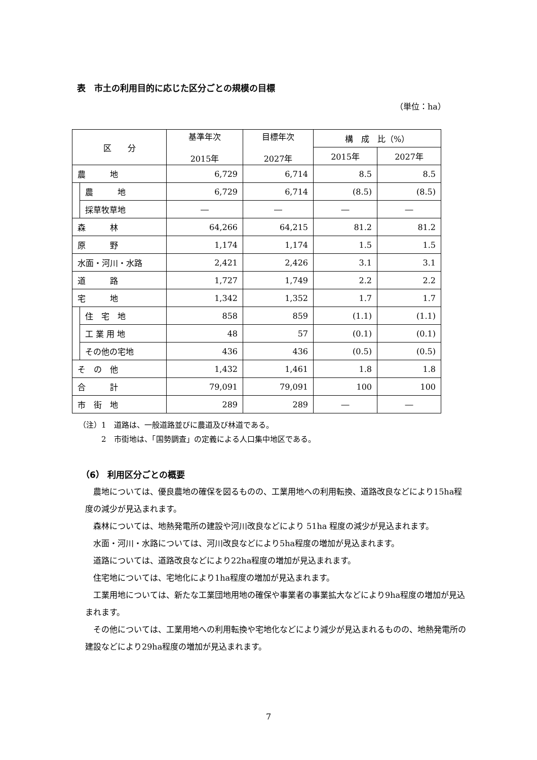表　市土の利用目的に応じた区分ごとの規模の目標
（単位：ha）
| 区 分 | | 基準年次 2015年 | 目標年次 2027年 | 構 成 比（%） | |
| --- | --- | --- | --- | --- | --- |
| | | | | 2015年 | 2027年 |
| 農 地 | | 6,729 | 6,714 | 8.5 | 8.5 |
| | 農 地 | 6,729 | 6,714 | (8.5) | (8.5) |
| | 採草牧草地 | ― | ― | ― | ― |
| 森 林 | | 64,266 | 64,215 | 81.2 | 81.2 |
| 原 野 | | 1,174 | 1,174 | 1.5 | 1.5 |
| 水面・河川・水路 | | 2,421 | 2,426 | 3.1 | 3.1 |
| 道 路 | | 1,727 | 1,749 | 2.2 | 2.2 |
| 宅 地 | | 1,342 | 1,352 | 1.7 | 1.7 |
| | 住 宅 地 | 858 | 859 | (1.1) | (1.1) |
| | 工 業 用 地 | 48 | 57 | (0.1) | (0.1) |
| | その他の宅地 | 436 | 436 | (0.5) | (0.5) |
| そ の 他 | | 1,432 | 1,461 | 1.8 | 1.8 |
| 合 計 | | 79,091 | 79,091 | 100 | 100 |
| 市 街 地 | | 289 | 289 | ― | ― |
（注）1　道路は、一般道路並びに農道及び林道である。
　　　2　市街地は、「国勢調査」の定義による人口集中地区である。
（6） 利用区分ごとの概要
農地については、優良農地の確保を図るものの、工業用地への利用転換、道路改良などにより15ha程度の減少が見込まれます。
森林については、地熱発電所の建設や河川改良などにより 51ha 程度の減少が見込まれます。
水面・河川・水路については、河川改良などにより5ha程度の増加が見込まれます。
道路については、道路改良などにより22ha程度の増加が見込まれます。
住宅地については、宅地化により1ha程度の増加が見込まれます。
工業用地については、新たな工業団地用地の確保や事業者の事業拡大などにより9ha程度の増加が見込まれます。
その他については、工業用地への利用転換や宅地化などにより減少が見込まれるものの、地熱発電所の建設などにより29ha程度の増加が見込まれます。
7